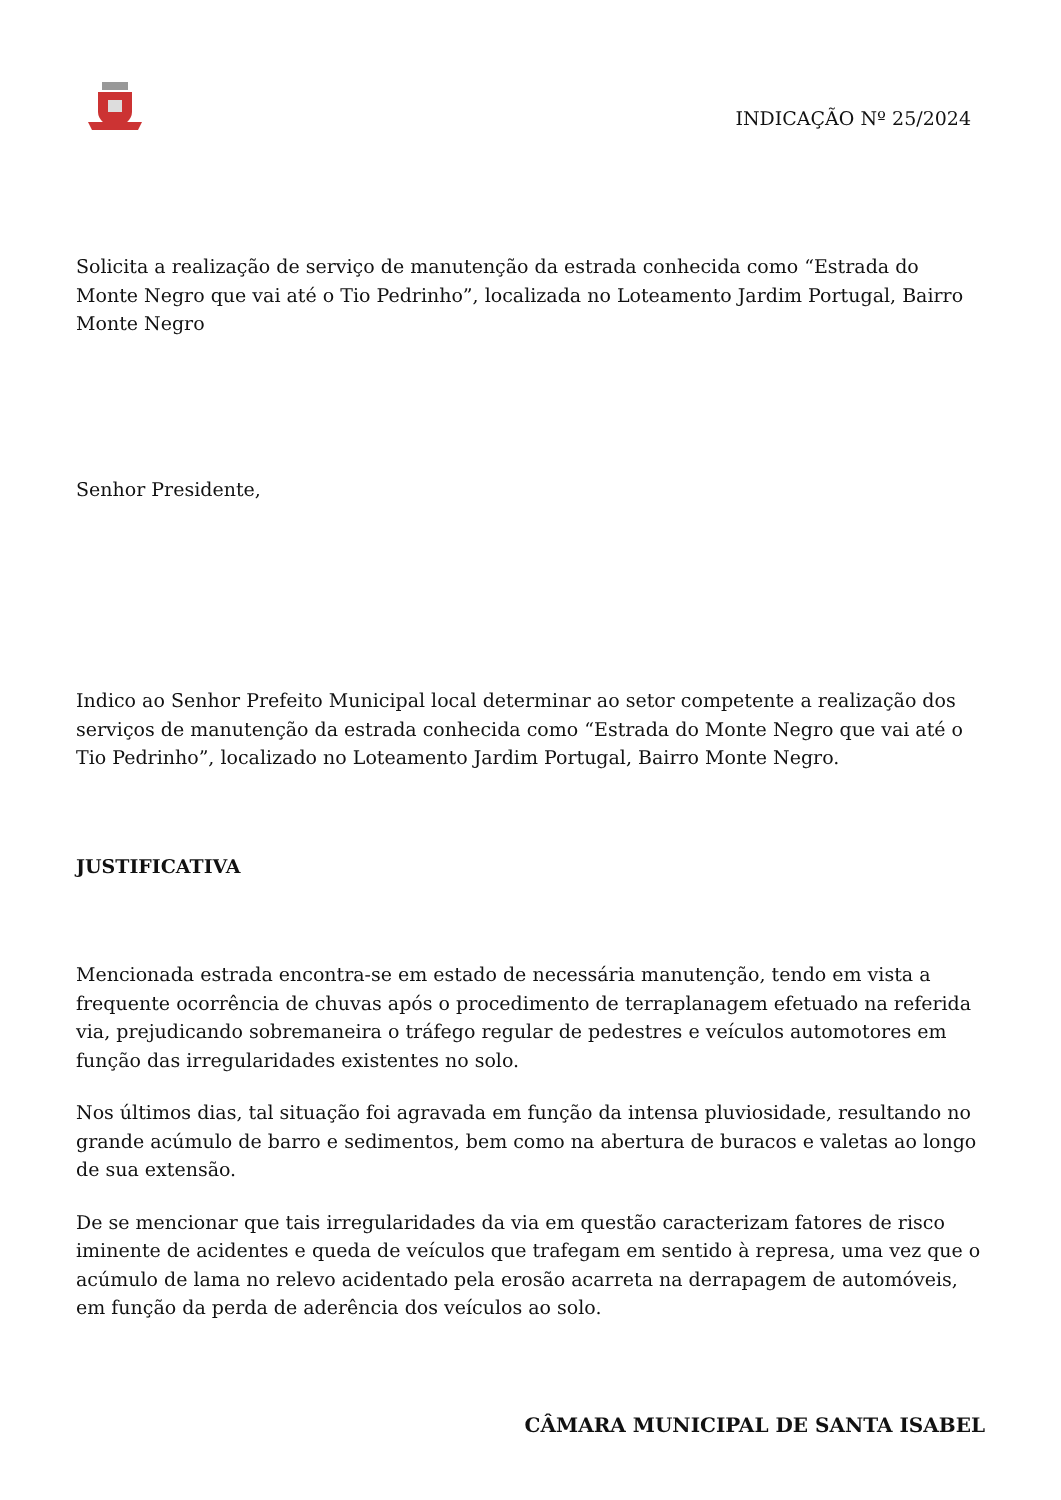INDICAÇÃO Nº 25/2024
Solicita a realização de serviço de manutenção da estrada conhecida como “Estrada do Monte Negro que vai até o Tio Pedrinho”, localizada no Loteamento Jardim Portugal, Bairro Monte Negro
Senhor Presidente,
Indico ao Senhor Prefeito Municipal local determinar ao setor competente a realização dos serviços de manutenção da estrada conhecida como “Estrada do Monte Negro que vai até o Tio Pedrinho”, localizado no Loteamento Jardim Portugal, Bairro Monte Negro.
JUSTIFICATIVA
Mencionada estrada encontra-se em estado de necessária manutenção, tendo em vista a frequente ocorrência de chuvas após o procedimento de terraplanagem efetuado na referida via, prejudicando sobremaneira o tráfego regular de pedestres e veículos automotores em função das irregularidades existentes no solo.
Nos últimos dias, tal situação foi agravada em função da intensa pluviosidade, resultando no grande acúmulo de barro e sedimentos, bem como na abertura de buracos e valetas ao longo de sua extensão.
De se mencionar que tais irregularidades da via em questão caracterizam fatores de risco iminente de acidentes e queda de veículos que trafegam em sentido à represa, uma vez que o acúmulo de lama no relevo acidentado pela erosão acarreta na derrapagem de automóveis, em função da perda de aderência dos veículos ao solo.
CÂMARA MUNICIPAL DE SANTA ISABEL